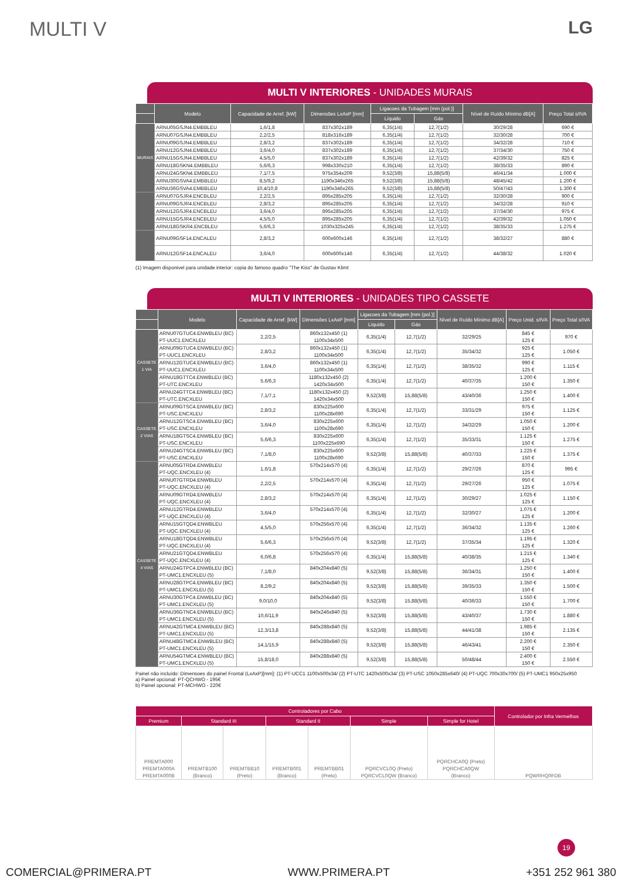MULTI V LG
MULTI V INTERIORES - UNIDADES MURAIS
| | Modelo | Capacidade de Arref. [kW] | Dimensões LxAxP [mm] | Ligacoes da Tubagem [mm (pol.)] | | Nível de Ruído Mínimo dB[A] | Preço Total s/IVA |
| --- | --- | --- | --- | --- | --- | --- | --- |
| | | | | Líquido | Gás | | |
| MURAIS | ARNU05GSJN4.EMBBLEU | 1,6/1,8 | 837x302x189 | 6,35(1/4) | 12,7(1/2) | 30/29/28 | 690 € |
| | ARNU07GSJN4.EMBBLEU | 2,2/2,5 | 818x316x189 | 6,35(1/4) | 12,7(1/2) | 32/30/28 | 700 € |
| | ARNU09GSJN4.EMBBLEU | 2,8/3,2 | 837x302x189 | 6,35(1/4) | 12,7(1/2) | 34/32/28 | 710 € |
| | ARNU12GSJN4.EMBBLEU | 3,6/4,0 | 837x302x189 | 6,35(1/4) | 12,7(1/2) | 37/34/30 | 750 € |
| | ARNU15GSJN4.EMBBLEU | 4,5/5,0 | 837x302x189 | 6,35(1/4) | 12,7(1/2) | 42/39/32 | 825 € |
| | ARNU18GSKN4.EMBBLEU | 5,6/6,3 | 998x330x210 | 6,35(1/4) | 12,7(1/2) | 38/35/33 | 890 € |
| | ARNU24GSKN4.EMBBLEU | 7,1/7,5 | 975x354x209 | 9,52(3/8) | 15,88(5/8) | 46/41/34 | 1.000 € |
| | ARNU30GSVA4.EMBBLEU | 8,5/9,2 | 1190x346x265 | 9,52(3/8) | 15,88(5/8) | 48/45/42 | 1.200 € |
| | ARNU36GSVA4.EMBBLEU | 10,4/10,8 | 1190x346x265 | 9,52(3/8) | 15,88(5/8) | 50/47/43 | 1.300 € |
| | ARNU07GSJR4.ENCBLEU | 2,2/2,5 | 895x285x205 | 6,35(1/4) | 12,7(1/2) | 32/30/28 | 900 € |
| | ARNU09GSJR4.ENCBLEU | 2,8/3,2 | 895x285x205 | 6,35(1/4) | 12,7(1/2) | 34/32/28 | 910 € |
| | ARNU12GSJR4.ENCBLEU | 3,6/4,0 | 895x285x205 | 6,35(1/4) | 12,7(1/2) | 37/34/30 | 975 € |
| | ARNU15GSJR4.ENCBLEU | 4,5/5,0 | 895x285x205 | 6,35(1/4) | 12,7(1/2) | 42/39/32 | 1.050 € |
| | ARNU18GSKR4.ENCBLEU | 5,6/6,3 | 1030x325x245 | 6,35(1/4) | 12,7(1/2) | 38/35/33 | 1.275 € |
| | ARNU09GSF14.ENCALEU | 2,8/3,2 | 600x600x146 | 6,35(1/4) | 12,7(1/2) | 38/32/27 | 880 € |
| | ARNU12GSF14.ENCALEU | 3,6/4,0 | 600x600x146 | 6,35(1/4) | 12,7(1/2) | 44/38/32 | 1.020 € |
(1) Imagem disponivel para unidade interior: copia do famoso quadro "The Kiss" de Gustav Klimt
MULTI V INTERIORES - UNIDADES TIPO CASSETE
| | Modelo | Capacidade de Arref. [kW] | Dimensões LxAxP [mm] | Ligacoes da Tubagem [mm (pol.)] | | Nível de Ruído Mínimo dB[A] | Preço Unid. s/IVA | Preço Total s/IVA |
| --- | --- | --- | --- | --- | --- | --- | --- | --- |
| | | | | Líquido | Gás | | | |
| CASSETE 1 VIA | ARNU07GTUC4.ENWBLEU (BC) PT-UUC1.ENCXLEU | 2,2/2,5 | 860x132x450 (1) 1100x34x500 | 6,35(1/4) | 12,7(1/2) | 32/29/25 | 845 € 125 € | 970 € |
| | ARNU09GTUC4.ENWBLEU (BC) PT-UUC1.ENCXLEU | 2,8/3,2 | 860x132x450 (1) 1100x34x500 | 6,35(1/4) | 12,7(1/2) | 35/34/32 | 925 € 125 € | 1.050 € |
| | ARNU12GTUC4.ENWBLEU (BC) PT-UUC1.ENCXLEU | 3,6/4,0 | 860x132x450 (1) 1100x34x500 | 6,35(1/4) | 12,7(1/2) | 38/35/32 | 990 € 125 € | 1.115 € |
| | ARNU18GTTC4.ENWBLEU (BC) PT-UTC.ENCXLEU | 5,6/6,3 | 1180x132x450 (2) 1420x34x500 | 6,35(1/4) | 12,7(1/2) | 40/37/35 | 1.200 € 150 € | 1.350 € |
| | ARNU24GTTC4.ENWBLEU (BC) PT-UTC.ENCXLEU | 7,1/7,1 | 1180x132x450 (2) 1420x34x500 | 9,52(3/8) | 15,88(5/8) | 43/40/36 | 1.250 € 150 € | 1.400 € |
| CASSETE 2 VIAS | ARNU09GTSC4.ENWBLEU (BC) PT-USC.ENCXLEU | 2,8/3,2 | 830x225x600 1100x28x690 | 6,35(1/4) | 12,7(1/2) | 33/31/29 | 975 € 150 € | 1.125 € |
| | ARNU12GTSC4.ENWBLEU (BC) PT-USC.ENCXLEU | 3,6/4,0 | 830x225x600 1100x28x690 | 6,35(1/4) | 12,7(1/2) | 34/32/29 | 1.050 € 150 € | 1.200 € |
| | ARNU18GTSC4.ENWBLEU (BC) PT-USC.ENCXLEU | 5,6/6,3 | 830x225x600 1100x225x690 | 6,35(1/4) | 12,7(1/2) | 35/33/31 | 1.125 € 150 € | 1.275 € |
| | ARNU24GTSC4.ENWBLEU (BC) PT-USC.ENCXLEU | 7,1/8,0 | 830x225x600 1100x28x690 | 9,52(3/8) | 15,88(5/8) | 40/37/33 | 1.225 € 150 € | 1.375 € |
| CASSETE 4 VIAS | ARNU05GTRD4.ENWBLEU PT-UQC.ENCXLEU (4) | 1,6/1,8 | 570x214x570 (4) | 6,35(1/4) | 12,7(1/2) | 29/27/26 | 870 € 125 € | 995 € |
| | ARNU07GTRD4.ENWBLEU PT-UQC.ENCXLEU (4) | 2,2/2,5 | 570x214x570 (4) | 6,35(1/4) | 12,7(1/2) | 29/27/26 | 950 € 125 € | 1.075 € |
| | ARNU09GTRD4.ENWBLEU PT-UQC.ENCXLEU (4) | 2,8/3,2 | 570x214x570 (4) | 6,35(1/4) | 12,7(1/2) | 30/29/27 | 1.025 € 125 € | 1.150 € |
| | ARNU12GTRD4.ENWBLEU PT-UQC.ENCXLEU (4) | 3,6/4,0 | 570x214x570 (4) | 6,35(1/4) | 12,7(1/2) | 32/30/27 | 1.075 € 125 € | 1.200 € |
| | ARNU15GTQD4.ENWBLEU PT-UQC.ENCXLEU (4) | 4,5/5,0 | 570x256x570 (4) | 6,35(1/4) | 12,7(1/2) | 36/34/32 | 1.135 € 125 € | 1.260 € |
| | ARNU18GTQD4.ENWBLEU PT-UQC.ENCXLEU (4) | 5,6/6,3 | 570x256x570 (4) | 9,52(3/8) | 12,7(1/2) | 37/35/34 | 1.195 € 125 € | 1.320 € |
| | ARNU21GTQD4.ENWBLEU PT-UQC.ENCXLEU (4) | 6,0/6,8 | 570x256x570 (4) | 6,35(1/4) | 15,88(5/8) | 40/38/35 | 1.215 € 125 € | 1.340 € |
| | ARNU24GTPC4.ENWBLEU (BC) PT-UMC1.ENCXLEU (5) | 7,1/8,0 | 840x204x840 (5) | 9,52(3/8) | 15,88(5/8) | 36/34/31 | 1.250 € 150 € | 1.400 € |
| | ARNU28GTPC4.ENWBLEU (BC) PT-UMC1.ENCXLEU (5) | 8,2/9,2 | 840x204x840 (5) | 9,52(3/8) | 15,88(5/8) | 39/35/33 | 1.350 € 150 € | 1.500 € |
| | ARNU30GTPC4.ENWBLEU (BC) PT-UMC1.ENCXLEU (5) | 9,0/10,0 | 840x204x840 (5) | 9,52(3/8) | 15,88(5/8) | 40/36/33 | 1.550 € 150 € | 1.700 € |
| | ARNU36GTNC4.ENWBLEU (BC) PT-UMC1.ENCXLEU (5) | 10,6/11,9 | 840x246x840 (5) | 9,52(3/8) | 15,88(5/8) | 43/40/37 | 1.730 € 150 € | 1.880 € |
| | ARNU42GTMC4.ENWBLEU (BC) PT-UMC1.ENCXLEU (5) | 12,3/13,8 | 840x288x840 (5) | 9,52(3/8) | 15,88(5/8) | 44/41/38 | 1.985 € 150 € | 2.135 € |
| | ARNU48GTMC4.ENWBLEU (BC) PT-UMC1.ENCXLEU (5) | 14,1/15,9 | 840x288x840 (5) | 9,52(3/8) | 15,88(5/8) | 46/43/41 | 2.200 € 150 € | 2.350 € |
| | ARNU54GTMC4.ENWBLEU (BC) PT-UMC1.ENCXLEU (5) | 15,8/18,0 | 840x288x840 (5) | 9,52(3/8) | 15,88(5/8) | 50/48/44 | 2.400 € 150 € | 2.550 € |
Painel não incluído: Dimensoes do painel Frontal (LxAxP)[mm]: (1) PT-UCC1 1100x500x34/ (2) PT-UTC 1420x500x34/ (3) PT-USC 1050x285x640/ (4) PT-UQC 700x30x700/ (5) PT-UMC1 950x25x950
a) Painel opcional: PT-QCHWO - 195€
b) Painel opcional: PT-MCHWO - 220€
| Controladores por Cabo | | | | | | | Controlador por Infra Vermelhos |
| --- | --- | --- | --- | --- | --- | --- | --- |
| Premium | Standard III | | Standard II | | Simple | Simple for Hotel | |
| PREMTA000 PREMTA000A PREMTA000B | PREMTB100 (Branco) | PREMTBB10 (Preto) | PREMTB001 (Branco) | PREMTBB01 (Preto) | PQRCVCL0Q (Preto) PQRCVCL0QW (Branco) | PQRCHCA0Q (Preto) PQRCHCA0QW (Branco) | PQWRHQ0FDB |
19
COMERCIAL@PRIMERA.PT WWW.PRIMERA.PT +351 252 961 380